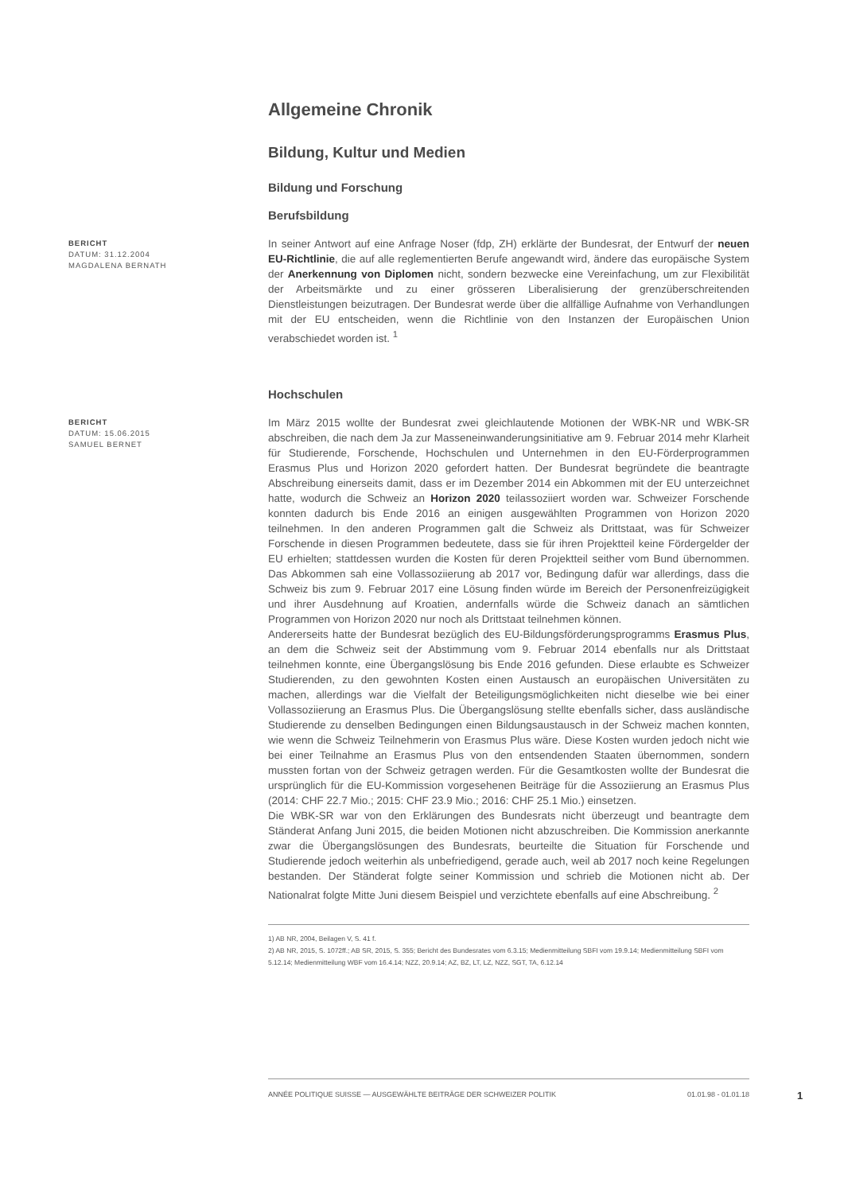Allgemeine Chronik
Bildung, Kultur und Medien
Bildung und Forschung
Berufsbildung
BERICHT
DATUM: 31.12.2004
MAGDALENA BERNATH
In seiner Antwort auf eine Anfrage Noser (fdp, ZH) erklärte der Bundesrat, der Entwurf der neuen EU-Richtlinie, die auf alle reglementierten Berufe angewandt wird, ändere das europäische System der Anerkennung von Diplomen nicht, sondern bezwecke eine Vereinfachung, um zur Flexibilität der Arbeitsmärkte und zu einer grösseren Liberalisierung der grenzüberschreitenden Dienstleistungen beizutragen. Der Bundesrat werde über die allfällige Aufnahme von Verhandlungen mit der EU entscheiden, wenn die Richtlinie von den Instanzen der Europäischen Union verabschiedet worden ist. <sup>1</sup>
Hochschulen
BERICHT
DATUM: 15.06.2015
SAMUEL BERNET
Im März 2015 wollte der Bundesrat zwei gleichlautende Motionen der WBK-NR und WBK-SR abschreiben, die nach dem Ja zur Masseneinwanderungsinitiative am 9. Februar 2014 mehr Klarheit für Studierende, Forschende, Hochschulen und Unternehmen in den EU-Förderprogrammen Erasmus Plus und Horizon 2020 gefordert hatten. Der Bundesrat begründete die beantragte Abschreibung einerseits damit, dass er im Dezember 2014 ein Abkommen mit der EU unterzeichnet hatte, wodurch die Schweiz an Horizon 2020 teilassoziiert worden war. Schweizer Forschende konnten dadurch bis Ende 2016 an einigen ausgewählten Programmen von Horizon 2020 teilnehmen. In den anderen Programmen galt die Schweiz als Drittstaat, was für Schweizer Forschende in diesen Programmen bedeutete, dass sie für ihren Projektteil keine Fördergelder der EU erhielten; stattdessen wurden die Kosten für deren Projektteil seither vom Bund übernommen. Das Abkommen sah eine Vollassoziierung ab 2017 vor, Bedingung dafür war allerdings, dass die Schweiz bis zum 9. Februar 2017 eine Lösung finden würde im Bereich der Personenfreizügigkeit und ihrer Ausdehnung auf Kroatien, andernfalls würde die Schweiz danach an sämtlichen Programmen von Horizon 2020 nur noch als Drittstaat teilnehmen können.
Andererseits hatte der Bundesrat bezüglich des EU-Bildungsförderungsprogramms Erasmus Plus, an dem die Schweiz seit der Abstimmung vom 9. Februar 2014 ebenfalls nur als Drittstaat teilnehmen konnte, eine Übergangslösung bis Ende 2016 gefunden. Diese erlaubte es Schweizer Studierenden, zu den gewohnten Kosten einen Austausch an europäischen Universitäten zu machen, allerdings war die Vielfalt der Beteiligungsmöglichkeiten nicht dieselbe wie bei einer Vollassoziierung an Erasmus Plus. Die Übergangslösung stellte ebenfalls sicher, dass ausländische Studierende zu denselben Bedingungen einen Bildungsaustausch in der Schweiz machen konnten, wie wenn die Schweiz Teilnehmerin von Erasmus Plus wäre. Diese Kosten wurden jedoch nicht wie bei einer Teilnahme an Erasmus Plus von den entsendenden Staaten übernommen, sondern mussten fortan von der Schweiz getragen werden. Für die Gesamtkosten wollte der Bundesrat die ursprünglich für die EU-Kommission vorgesehenen Beiträge für die Assoziierung an Erasmus Plus (2014: CHF 22.7 Mio.; 2015: CHF 23.9 Mio.; 2016: CHF 25.1 Mio.) einsetzen.
Die WBK-SR war von den Erklärungen des Bundesrats nicht überzeugt und beantragte dem Ständerat Anfang Juni 2015, die beiden Motionen nicht abzuschreiben. Die Kommission anerkannte zwar die Übergangslösungen des Bundesrats, beurteilte die Situation für Forschende und Studierende jedoch weiterhin als unbefriedigend, gerade auch, weil ab 2017 noch keine Regelungen bestanden. Der Ständerat folgte seiner Kommission und schrieb die Motionen nicht ab. Der Nationalrat folgte Mitte Juni diesem Beispiel und verzichtete ebenfalls auf eine Abschreibung. <sup>2</sup>
1) AB NR, 2004, Beilagen V, S. 41 f.
2) AB NR, 2015, S. 1072ff.; AB SR, 2015, S. 355; Bericht des Bundesrates vom 6.3.15; Medienmitteilung SBFI vom 19.9.14; Medienmitteilung SBFI vom 5.12.14; Medienmitteilung WBF vom 16.4.14; NZZ, 20.9.14; AZ, BZ, LT, LZ, NZZ, SGT, TA, 6.12.14
ANNÉE POLITIQUE SUISSE — AUSGEWÄHLTE BEITRÄGE DER SCHWEIZER POLITIK 01.01.98 - 01.01.18
1